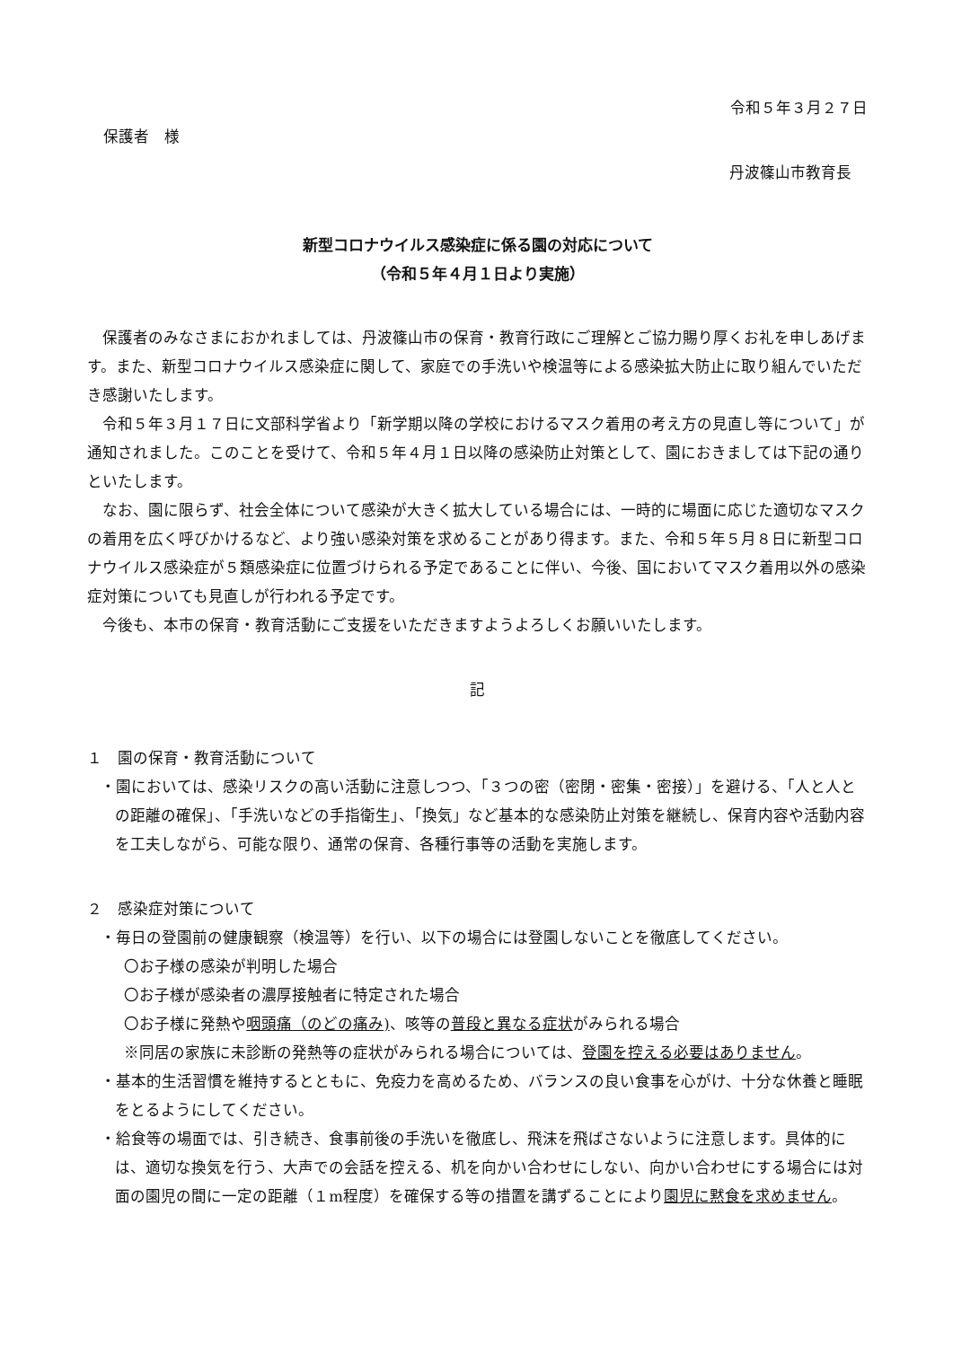令和５年３月２７日
保護者　様
丹波篠山市教育長
新型コロナウイルス感染症に係る園の対応について
（令和５年４月１日より実施）
保護者のみなさまにおかれましては、丹波篠山市の保育・教育行政にご理解とご協力賜り厚くお礼を申しあげます。また、新型コロナウイルス感染症に関して、家庭での手洗いや検温等による感染拡大防止に取り組んでいただき感謝いたします。
令和５年３月１７日に文部科学省より「新学期以降の学校におけるマスク着用の考え方の見直し等について」が通知されました。このことを受けて、令和５年４月１日以降の感染防止対策として、園におきましては下記の通りといたします。
なお、園に限らず、社会全体について感染が大きく拡大している場合には、一時的に場面に応じた適切なマスクの着用を広く呼びかけるなど、より強い感染対策を求めることがあり得ます。また、令和５年５月８日に新型コロナウイルス感染症が５類感染症に位置づけられる予定であることに伴い、今後、国においてマスク着用以外の感染症対策についても見直しが行われる予定です。
今後も、本市の保育・教育活動にご支援をいただきますようよろしくお願いいたします。
記
１　園の保育・教育活動について
・園においては、感染リスクの高い活動に注意しつつ、「３つの密（密閉・密集・密接）」を避ける、「人と人との距離の確保」、「手洗いなどの手指衛生」、「換気」など基本的な感染防止対策を継続し、保育内容や活動内容を工夫しながら、可能な限り、通常の保育、各種行事等の活動を実施します。
２　感染症対策について
・毎日の登園前の健康観察（検温等）を行い、以下の場合には登園しないことを徹底してください。
〇お子様の感染が判明した場合
〇お子様が感染者の濃厚接触者に特定された場合
〇お子様に発熱や咽頭痛（のどの痛み)、咳等の普段と異なる症状がみられる場合
※同居の家族に未診断の発熱等の症状がみられる場合については、登園を控える必要はありません。
・基本的生活習慣を維持するとともに、免疫力を高めるため、バランスの良い食事を心がけ、十分な休養と睡眠をとるようにしてください。
・給食等の場面では、引き続き、食事前後の手洗いを徹底し、飛沫を飛ばさないように注意します。具体的には、適切な換気を行う、大声での会話を控える、机を向かい合わせにしない、向かい合わせにする場合には対面の園児の間に一定の距離（１m程度）を確保する等の措置を講ずることにより園児に黙食を求めません。